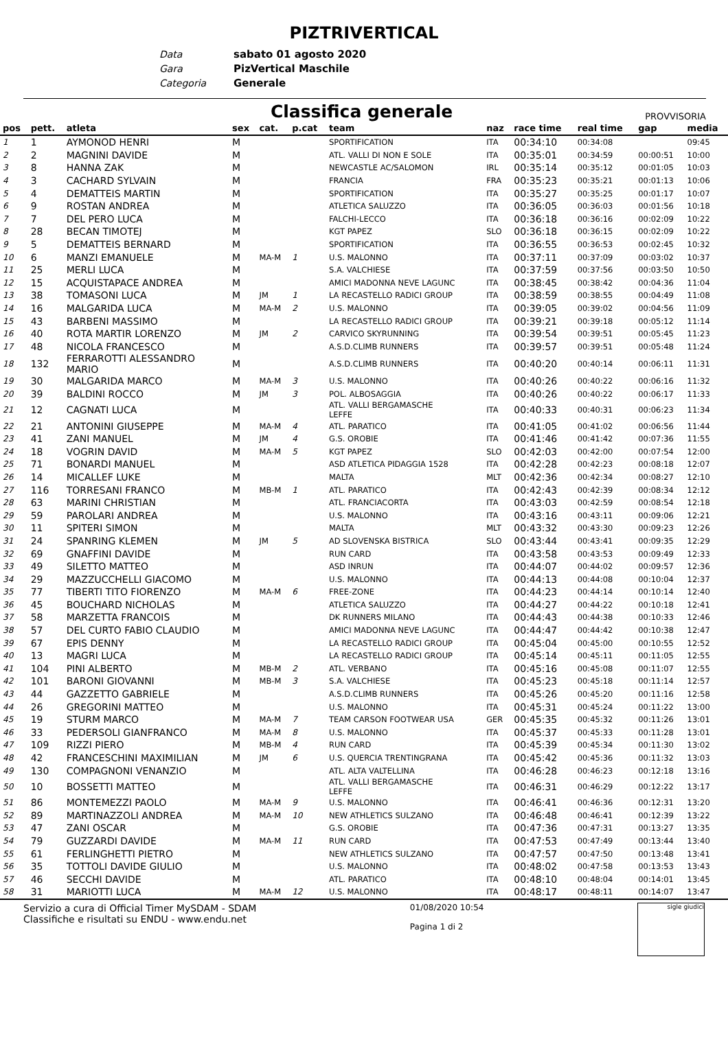PIZTRIVERTICAL
Data sabato 01 agosto 2020
Gara PizVertical Maschile
Categoria Generale
Classifica generale
PROVVISORIA
| pos | pett. | atleta | sex | cat. | p.cat | team | naz | race time | real time | gap | media |
| --- | --- | --- | --- | --- | --- | --- | --- | --- | --- | --- | --- |
| 1 | 1 | AYMONOD HENRI | M | | | SPORTIFICATION | ITA | 00:34:10 | 00:34:08 | | 09:45 |
| 2 | 2 | MAGNINI DAVIDE | M | | | ATL. VALLI DI NON E SOLE | ITA | 00:35:01 | 00:34:59 | 00:00:51 | 10:00 |
| 3 | 8 | HANNA ZAK | M | | | NEWCASTLE AC/SALOMON | IRL | 00:35:14 | 00:35:12 | 00:01:05 | 10:03 |
| 4 | 3 | CACHARD SYLVAIN | M | | | FRANCIA | FRA | 00:35:23 | 00:35:21 | 00:01:13 | 10:06 |
| 5 | 4 | DEMATTEIS MARTIN | M | | | SPORTIFICATION | ITA | 00:35:27 | 00:35:25 | 00:01:17 | 10:07 |
| 6 | 9 | ROSTAN ANDREA | M | | | ATLETICA SALUZZO | ITA | 00:36:05 | 00:36:03 | 00:01:56 | 10:18 |
| 7 | 7 | DEL PERO LUCA | M | | | FALCHI-LECCO | ITA | 00:36:18 | 00:36:16 | 00:02:09 | 10:22 |
| 8 | 28 | BECAN TIMOTEJ | M | | | KGT PAPEZ | SLO | 00:36:18 | 00:36:15 | 00:02:09 | 10:22 |
| 9 | 5 | DEMATTEIS BERNARD | M | | | SPORTIFICATION | ITA | 00:36:55 | 00:36:53 | 00:02:45 | 10:32 |
| 10 | 6 | MANZI EMANUELE | M | MA-M | 1 | U.S. MALONNO | ITA | 00:37:11 | 00:37:09 | 00:03:02 | 10:37 |
| 11 | 25 | MERLI LUCA | M | | | S.A. VALCHIESE | ITA | 00:37:59 | 00:37:56 | 00:03:50 | 10:50 |
| 12 | 15 | ACQUISTAPACE ANDREA | M | | | AMICI MADONNA NEVE LAGUNC | ITA | 00:38:45 | 00:38:42 | 00:04:36 | 11:04 |
| 13 | 38 | TOMASONI LUCA | M | JM | 1 | LA RECASTELLO RADICI GROUP | ITA | 00:38:59 | 00:38:55 | 00:04:49 | 11:08 |
| 14 | 16 | MALGARIDA LUCA | M | MA-M | 2 | U.S. MALONNO | ITA | 00:39:05 | 00:39:02 | 00:04:56 | 11:09 |
| 15 | 43 | BARBENI MASSIMO | M | | | LA RECASTELLO RADICI GROUP | ITA | 00:39:21 | 00:39:18 | 00:05:12 | 11:14 |
| 16 | 40 | ROTA MARTIR LORENZO | M | JM | 2 | CARVICO SKYRUNNING | ITA | 00:39:54 | 00:39:51 | 00:05:45 | 11:23 |
| 17 | 48 | NICOLA FRANCESCO | M | | | A.S.D.CLIMB RUNNERS | ITA | 00:39:57 | 00:39:51 | 00:05:48 | 11:24 |
| 18 | 132 | FERRAROTTI ALESSANDRO MARIO | M | | | A.S.D.CLIMB RUNNERS | ITA | 00:40:20 | 00:40:14 | 00:06:11 | 11:31 |
| 19 | 30 | MALGARIDA MARCO | M | MA-M | 3 | U.S. MALONNO | ITA | 00:40:26 | 00:40:22 | 00:06:16 | 11:32 |
| 20 | 39 | BALDINI ROCCO | M | JM | 3 | POL. ALBOSAGGIA | ITA | 00:40:26 | 00:40:22 | 00:06:17 | 11:33 |
| 21 | 12 | CAGNATI LUCA | M | | | ATL. VALLI BERGAMASCHE LEFFE | ITA | 00:40:33 | 00:40:31 | 00:06:23 | 11:34 |
| 22 | 21 | ANTONINI GIUSEPPE | M | MA-M | 4 | ATL. PARATICO | ITA | 00:41:05 | 00:41:02 | 00:06:56 | 11:44 |
| 23 | 41 | ZANI MANUEL | M | JM | 4 | G.S. OROBIE | ITA | 00:41:46 | 00:41:42 | 00:07:36 | 11:55 |
| 24 | 18 | VOGRIN DAVID | M | MA-M | 5 | KGT PAPEZ | SLO | 00:42:03 | 00:42:00 | 00:07:54 | 12:00 |
| 25 | 71 | BONARDI MANUEL | M | | | ASD ATLETICA PIDAGGIA 1528 | ITA | 00:42:28 | 00:42:23 | 00:08:18 | 12:07 |
| 26 | 14 | MICALLEF LUKE | M | | | MALTA | MLT | 00:42:36 | 00:42:34 | 00:08:27 | 12:10 |
| 27 | 116 | TORRESANI FRANCO | M | MB-M | 1 | ATL. PARATICO | ITA | 00:42:43 | 00:42:39 | 00:08:34 | 12:12 |
| 28 | 63 | MARINI CHRISTIAN | M | | | ATL. FRANCIACORTA | ITA | 00:43:03 | 00:42:59 | 00:08:54 | 12:18 |
| 29 | 59 | PAROLARI ANDREA | M | | | U.S. MALONNO | ITA | 00:43:16 | 00:43:11 | 00:09:06 | 12:21 |
| 30 | 11 | SPITERI SIMON | M | | | MALTA | MLT | 00:43:32 | 00:43:30 | 00:09:23 | 12:26 |
| 31 | 24 | SPANRING KLEMEN | M | JM | 5 | AD SLOVENSKA BISTRICA | SLO | 00:43:44 | 00:43:41 | 00:09:35 | 12:29 |
| 32 | 69 | GNAFFINI DAVIDE | M | | | RUN CARD | ITA | 00:43:58 | 00:43:53 | 00:09:49 | 12:33 |
| 33 | 49 | SILETTO MATTEO | M | | | ASD INRUN | ITA | 00:44:07 | 00:44:02 | 00:09:57 | 12:36 |
| 34 | 29 | MAZZUCCHELLI GIACOMO | M | | | U.S. MALONNO | ITA | 00:44:13 | 00:44:08 | 00:10:04 | 12:37 |
| 35 | 77 | TIBERTI TITO FIORENZO | M | MA-M | 6 | FREE-ZONE | ITA | 00:44:23 | 00:44:14 | 00:10:14 | 12:40 |
| 36 | 45 | BOUCHARD NICHOLAS | M | | | ATLETICA SALUZZO | ITA | 00:44:27 | 00:44:22 | 00:10:18 | 12:41 |
| 37 | 58 | MARZETTA FRANCOIS | M | | | DK RUNNERS MILANO | ITA | 00:44:43 | 00:44:38 | 00:10:33 | 12:46 |
| 38 | 57 | DEL CURTO FABIO CLAUDIO | M | | | AMICI MADONNA NEVE LAGUNC | ITA | 00:44:47 | 00:44:42 | 00:10:38 | 12:47 |
| 39 | 67 | EPIS DENNY | M | | | LA RECASTELLO RADICI GROUP | ITA | 00:45:04 | 00:45:00 | 00:10:55 | 12:52 |
| 40 | 13 | MAGRI LUCA | M | | | LA RECASTELLO RADICI GROUP | ITA | 00:45:14 | 00:45:11 | 00:11:05 | 12:55 |
| 41 | 104 | PINI ALBERTO | M | MB-M | 2 | ATL. VERBANO | ITA | 00:45:16 | 00:45:08 | 00:11:07 | 12:55 |
| 42 | 101 | BARONI GIOVANNI | M | MB-M | 3 | S.A. VALCHIESE | ITA | 00:45:23 | 00:45:18 | 00:11:14 | 12:57 |
| 43 | 44 | GAZZETTO GABRIELE | M | | | A.S.D.CLIMB RUNNERS | ITA | 00:45:26 | 00:45:20 | 00:11:16 | 12:58 |
| 44 | 26 | GREGORINI MATTEO | M | | | U.S. MALONNO | ITA | 00:45:31 | 00:45:24 | 00:11:22 | 13:00 |
| 45 | 19 | STURM MARCO | M | MA-M | 7 | TEAM CARSON FOOTWEAR USA | GER | 00:45:35 | 00:45:32 | 00:11:26 | 13:01 |
| 46 | 33 | PEDERSOLI GIANFRANCO | M | MA-M | 8 | U.S. MALONNO | ITA | 00:45:37 | 00:45:33 | 00:11:28 | 13:01 |
| 47 | 109 | RIZZI PIERO | M | MB-M | 4 | RUN CARD | ITA | 00:45:39 | 00:45:34 | 00:11:30 | 13:02 |
| 48 | 42 | FRANCESCHINI MAXIMILIAN | M | JM | 6 | U.S. QUERCIA TRENTINGRANA | ITA | 00:45:42 | 00:45:36 | 00:11:32 | 13:03 |
| 49 | 130 | COMPAGNONI VENANZIO | M | | | ATL. ALTA VALTELLINA | ITA | 00:46:28 | 00:46:23 | 00:12:18 | 13:16 |
| 50 | 10 | BOSSETTI MATTEO | M | | | ATL. VALLI BERGAMASCHE LEFFE | ITA | 00:46:31 | 00:46:29 | 00:12:22 | 13:17 |
| 51 | 86 | MONTEMEZZI PAOLO | M | MA-M | 9 | U.S. MALONNO | ITA | 00:46:41 | 00:46:36 | 00:12:31 | 13:20 |
| 52 | 89 | MARTINAZZOLI ANDREA | M | MA-M | 10 | NEW ATHLETICS SULZANO | ITA | 00:46:48 | 00:46:41 | 00:12:39 | 13:22 |
| 53 | 47 | ZANI OSCAR | M | | | G.S. OROBIE | ITA | 00:47:36 | 00:47:31 | 00:13:27 | 13:35 |
| 54 | 79 | GUZZARDI DAVIDE | M | MA-M | 11 | RUN CARD | ITA | 00:47:53 | 00:47:49 | 00:13:44 | 13:40 |
| 55 | 61 | FERLINGHETTI PIETRO | M | | | NEW ATHLETICS SULZANO | ITA | 00:47:57 | 00:47:50 | 00:13:48 | 13:41 |
| 56 | 35 | TOTTOLI DAVIDE GIULIO | M | | | U.S. MALONNO | ITA | 00:48:02 | 00:47:58 | 00:13:53 | 13:43 |
| 57 | 46 | SECCHI DAVIDE | M | | | ATL. PARATICO | ITA | 00:48:10 | 00:48:04 | 00:14:01 | 13:45 |
| 58 | 31 | MARIOTTI LUCA | M | MA-M | 12 | U.S. MALONNO | ITA | 00:48:17 | 00:48:11 | 00:14:07 | 13:47 |
Servizio a cura di Official Timer MySDAM - SDAM
Classifiche e risultati su ENDU - www.endu.net
01/08/2020 10:54
Pagina 1 di 2
sigle giudici